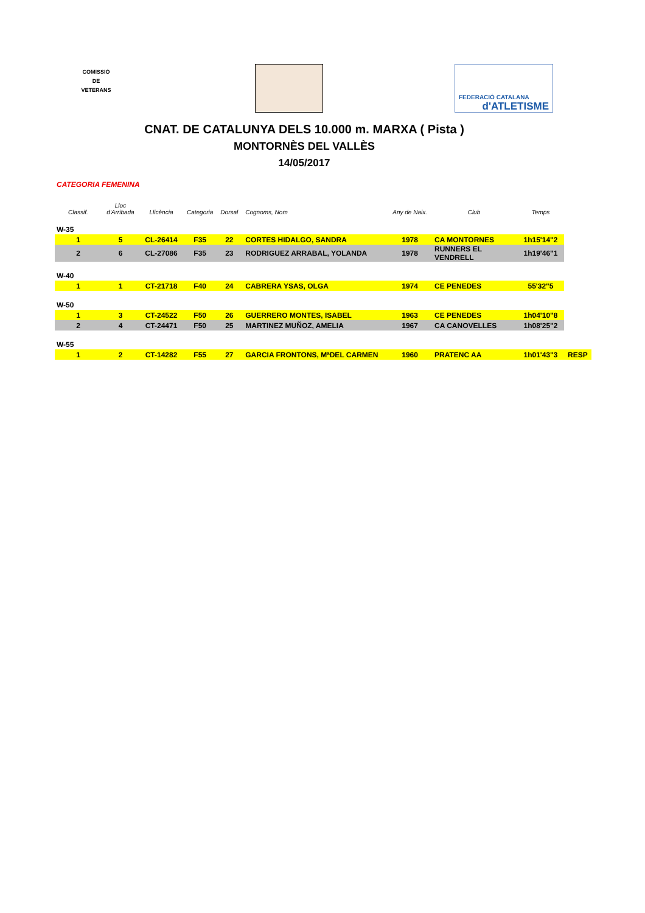COMISSIÓ
DE
VETERANS
FEDERACIÓ CATALANA
d'ATLETISME
CNAT. DE CATALUNYA DELS 10.000 m. MARXA ( Pista )
MONTORNÈS DEL VALLÈS
14/05/2017
CATEGORIA FEMENINA
| Classif. | Lloc d'Arribada | Llicència | Categoria | Dorsal | Cognoms, Nom | Any de Naix. | Club | Temps | |
| --- | --- | --- | --- | --- | --- | --- | --- | --- | --- |
| W-35 | | | | | | | | | |
| 1 | 5 | CL-26414 | F35 | 22 | CORTES HIDALGO, SANDRA | 1978 | CA MONTORNES | 1h15'14"2 | |
| 2 | 6 | CL-27086 | F35 | 23 | RODRIGUEZ ARRABAL, YOLANDA | 1978 | RUNNERS EL VENDRELL | 1h19'46"1 | |
| W-40 | | | | | | | | | |
| 1 | 1 | CT-21718 | F40 | 24 | CABRERA YSAS, OLGA | 1974 | CE PENEDES | 55'32"5 | |
| W-50 | | | | | | | | | |
| 1 | 3 | CT-24522 | F50 | 26 | GUERRERO MONTES, ISABEL | 1963 | CE PENEDES | 1h04'10"8 | |
| 2 | 4 | CT-24471 | F50 | 25 | MARTINEZ MUÑOZ, AMELIA | 1967 | CA CANOVELLES | 1h08'25"2 | |
| W-55 | | | | | | | | | |
| 1 | 2 | CT-14282 | F55 | 27 | GARCIA FRONTONS, MªDEL CARMEN | 1960 | PRATENC AA | 1h01'43"3 | RESP |